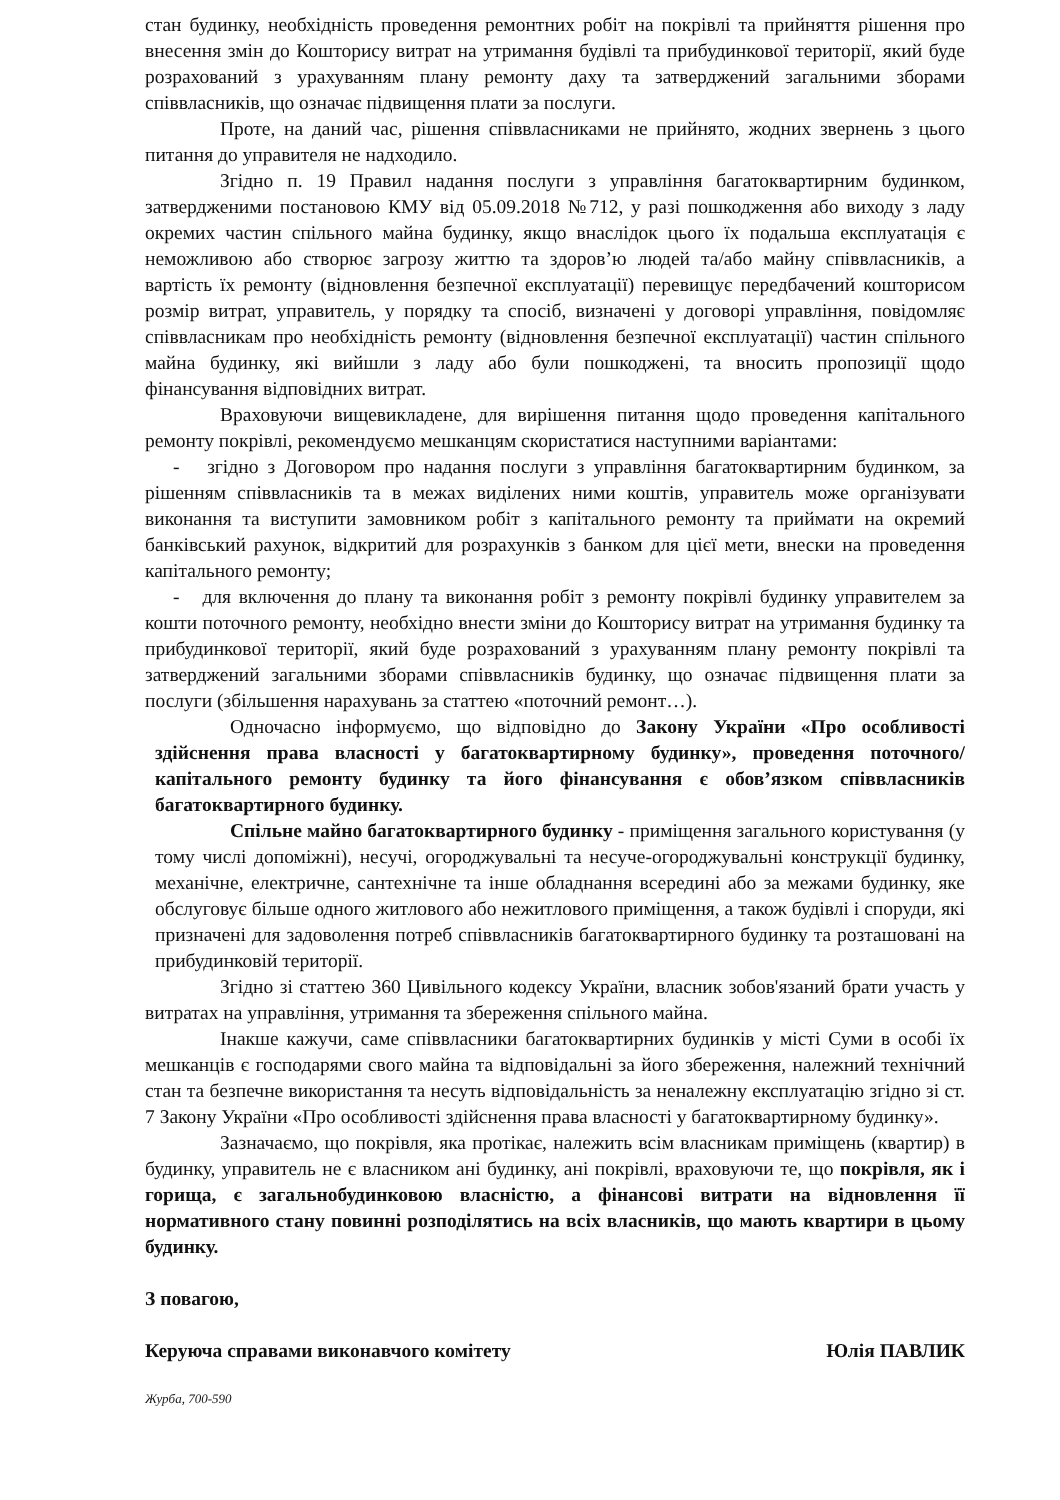стан будинку, необхідність проведення ремонтних робіт на покрівлі та прийняття рішення про внесення змін до Кошторису витрат на утримання будівлі та прибудинкової території, який буде розрахований з урахуванням плану ремонту даху та затверджений загальними зборами співвласників, що означає підвищення плати за послуги.
Проте, на даний час, рішення співвласниками не прийнято, жодних звернень з цього питання до управителя не надходило.
Згідно п. 19 Правил надання послуги з управління багатоквартирним будинком, затвердженими постановою КМУ від 05.09.2018 №712, у разі пошкодження або виходу з ладу окремих частин спільного майна будинку, якщо внаслідок цього їх подальша експлуатація є неможливою або створює загрозу життю та здоров’ю людей та/або майну співвласників, а вартість їх ремонту (відновлення безпечної експлуатації) перевищує передбачений кошторисом розмір витрат, управитель, у порядку та спосіб, визначені у договорі управління, повідомляє співвласникам про необхідність ремонту (відновлення безпечної експлуатації) частин спільного майна будинку, які вийшли з ладу або були пошкоджені, та вносить пропозиції щодо фінансування відповідних витрат.
Враховуючи вищевикладене, для вирішення питання щодо проведення капітального ремонту покрівлі, рекомендуємо мешканцям скористатися наступними варіантами:
- згідно з Договором про надання послуги з управління багатоквартирним будинком, за рішенням співвласників та в межах виділених ними коштів, управитель може організувати виконання та виступити замовником робіт з капітального ремонту та приймати на окремий банківський рахунок, відкритий для розрахунків з банком для цієї мети, внески на проведення капітального ремонту;
- для включення до плану та виконання робіт з ремонту покрівлі будинку управителем за кошти поточного ремонту, необхідно внести зміни до Кошторису витрат на утримання будинку та прибудинкової території, який буде розрахований з урахуванням плану ремонту покрівлі та затверджений загальними зборами співвласників будинку, що означає підвищення плати за послуги (збільшення нарахувань за статтею «поточний ремонт…).
Одночасно інформуємо, що відповідно до Закону України «Про особливості здійснення права власності у багатоквартирному будинку», проведення поточного/капітального ремонту будинку та його фінансування є обов’язком співвласників багатоквартирного будинку.
Спільне майно багатоквартирного будинку - приміщення загального користування (у тому числі допоміжні), несучі, огороджувальні та несуче-огороджувальні конструкції будинку, механічне, електричне, сантехнічне та інше обладнання всередині або за межами будинку, яке обслуговує більше одного житлового або нежитлового приміщення, а також будівлі і споруди, які призначені для задоволення потреб співвласників багатоквартирного будинку та розташовані на прибудинковій території.
Згідно зі статтею 360 Цивільного кодексу України, власник зобов'язаний брати участь у витратах на управління, утримання та збереження спільного майна.
Інакше кажучи, саме співвласники багатоквартирних будинків у місті Суми в особі їх мешканців є господарями свого майна та відповідальні за його збереження, належний технічний стан та безпечне використання та несуть відповідальність за неналежну експлуатацію згідно зі ст. 7 Закону України «Про особливості здійснення права власності у багатоквартирному будинку».
Зазначаємо, що покрівля, яка протікає, належить всім власникам приміщень (квартир) в будинку, управитель не є власником ані будинку, ані покрівлі, враховуючи те, що покрівля, як і горища, є загальнобудинковою власністю, а фінансові витрати на відновлення її нормативного стану повинні розподілятись на всіх власників, що мають квартири в цьому будинку.
З повагою,
Керуюча справами виконавчого комітету Юлія ПАВЛИК
Журба, 700-590